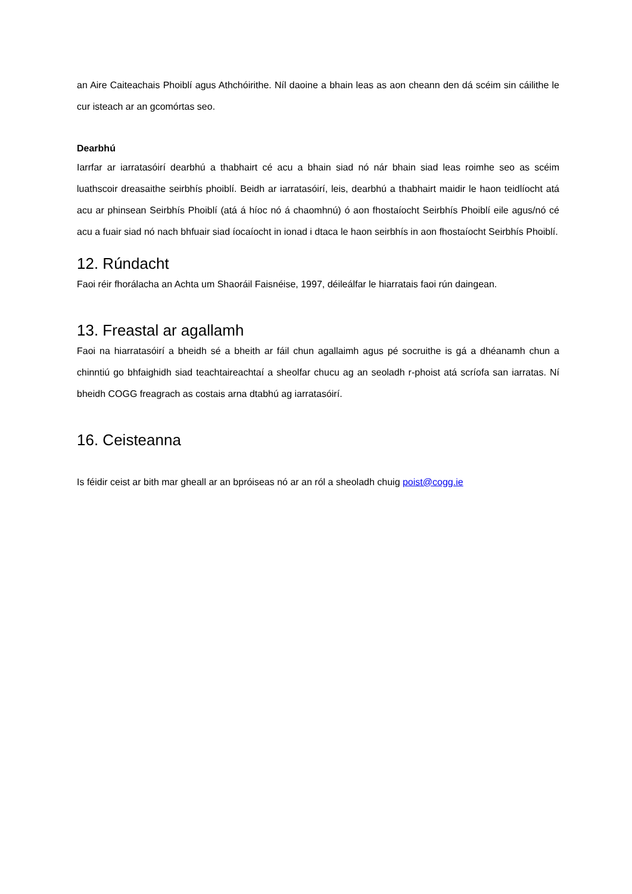an Aire Caiteachais Phoiblí agus Athchóirithe. Níl daoine a bhain leas as aon cheann den dá scéim sin cáilithe le cur isteach ar an gcomórtas seo.
Dearbhú
Iarrfar ar iarratasóirí dearbhú a thabhairt cé acu a bhain siad nó nár bhain siad leas roimhe seo as scéim luathscoir dreasaithe seirbhís phoiblí. Beidh ar iarratasóirí, leis, dearbhú a thabhairt maidir le haon teidlíocht atá acu ar phinsean Seirbhís Phoiblí (atá á híoc nó á chaomhnú) ó aon fhostaíocht Seirbhís Phoiblí eile agus/nó cé acu a fuair siad nó nach bhfuair siad íocaíocht in ionad i dtaca le haon seirbhís in aon fhostaíocht Seirbhís Phoiblí.
12. Rúndacht
Faoi réir fhorálacha an Achta um Shaoráil Faisnéise, 1997, déileálfar le hiarratais faoi rún daingean.
13. Freastal ar agallamh
Faoi na hiarratasóirí a bheidh sé a bheith ar fáil chun agallaimh agus pé socruithe is gá a dhéanamh chun a chinntiú go bhfaighidh siad teachtaireachtaí a sheolfar chucu ag an seoladh r-phoist atá scríofa san iarratas. Ní bheidh COGG freagrach as costais arna dtabhú ag iarratasóirí.
16. Ceisteanna
Is féidir ceist ar bith mar gheall ar an bpróiseas nó ar an ról a sheoladh chuig poist@cogg.ie